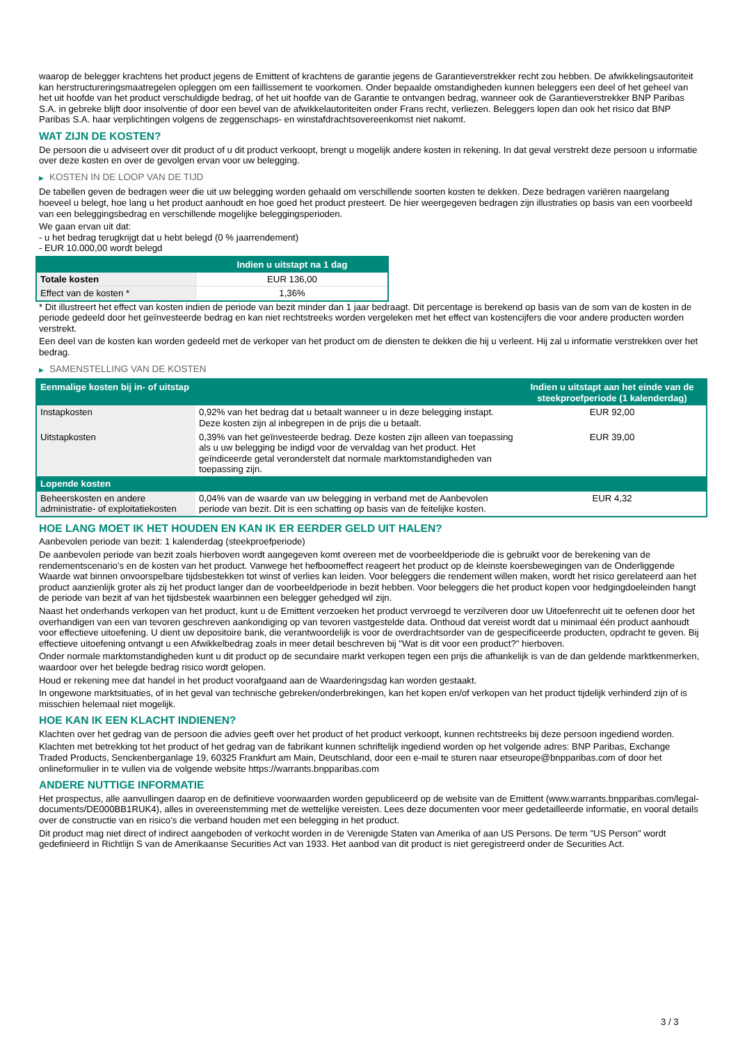waarop de belegger krachtens het product jegens de Emittent of krachtens de garantie jegens de Garantieverstrekker recht zou hebben. De afwikkelingsautoriteit kan herstructureringsmaatregelen opleggen om een faillissement te voorkomen. Onder bepaalde omstandigheden kunnen beleggers een deel of het geheel van het uit hoofde van het product verschuldigde bedrag, of het uit hoofde van de Garantie te ontvangen bedrag, wanneer ook de Garantieverstrekker BNP Paribas S.A. in gebreke blijft door insolventie of door een bevel van de afwikkelautoriteiten onder Frans recht, verliezen. Beleggers lopen dan ook het risico dat BNP Paribas S.A. haar verplichtingen volgens de zeggenschaps- en winstafdrachtsovereenkomst niet nakomt.
WAT ZIJN DE KOSTEN?
De persoon die u adviseert over dit product of u dit product verkoopt, brengt u mogelijk andere kosten in rekening. In dat geval verstrekt deze persoon u informatie over deze kosten en over de gevolgen ervan voor uw belegging.
▶ KOSTEN IN DE LOOP VAN DE TIJD
De tabellen geven de bedragen weer die uit uw belegging worden gehaald om verschillende soorten kosten te dekken. Deze bedragen variëren naargelang hoeveel u belegt, hoe lang u het product aanhoudt en hoe goed het product presteert. De hier weergegeven bedragen zijn illustraties op basis van een voorbeeld van een beleggingsbedrag en verschillende mogelijke beleggingsperioden.
We gaan ervan uit dat:
- u het bedrag terugkrijgt dat u hebt belegd (0 % jaarrendement)
- EUR 10.000,00 wordt belegd
| | Indien u uitstapt na 1 dag |
| --- | --- |
| Totale kosten | EUR 136,00 |
| Effect van de kosten * | 1,36% |
* Dit illustreert het effect van kosten indien de periode van bezit minder dan 1 jaar bedraagt. Dit percentage is berekend op basis van de som van de kosten in de periode gedeeld door het geïnvesteerde bedrag en kan niet rechtstreeks worden vergeleken met het effect van kostencijfers die voor andere producten worden verstrekt.
Een deel van de kosten kan worden gedeeld met de verkoper van het product om de diensten te dekken die hij u verleent. Hij zal u informatie verstrekken over het bedrag.
▶ SAMENSTELLING VAN DE KOSTEN
| Eenmalige kosten bij in- of uitstap | | Indien u uitstapt aan het einde van de steekproefperiode (1 kalenderdag) |
| --- | --- | --- |
| Instapkosten | 0,92% van het bedrag dat u betaalt wanneer u in deze belegging instapt. Deze kosten zijn al inbegrepen in de prijs die u betaalt. | EUR 92,00 |
| Uitstapkosten | 0,39% van het geïnvesteerde bedrag. Deze kosten zijn alleen van toepassing als u uw belegging be indigd voor de vervaldag van het product. Het geïndiceerde getal veronderstelt dat normale marktomstandigheden van toepassing zijn. | EUR 39,00 |
| Lopende kosten | | |
| Beheerskosten en andere administratie- of exploitatiekosten | 0,04% van de waarde van uw belegging in verband met de Aanbevolen periode van bezit. Dit is een schatting op basis van de feitelijke kosten. | EUR 4,32 |
HOE LANG MOET IK HET HOUDEN EN KAN IK ER EERDER GELD UIT HALEN?
Aanbevolen periode van bezit: 1 kalenderdag (steekproefperiode)
De aanbevolen periode van bezit zoals hierboven wordt aangegeven komt overeen met de voorbeeldperiode die is gebruikt voor de berekening van de rendementscenario's en de kosten van het product. Vanwege het hefboomeffect reageert het product op de kleinste koersbewegingen van de Onderliggende Waarde wat binnen onvoorspelbare tijdsbestekken tot winst of verlies kan leiden. Voor beleggers die rendement willen maken, wordt het risico gerelateerd aan het product aanzienlijk groter als zij het product langer dan de voorbeeldperiode in bezit hebben. Voor beleggers die het product kopen voor hedgingdoeleinden hangt de periode van bezit af van het tijdsbestek waarbinnen een belegger gehedged wil zijn.
Naast het onderhands verkopen van het product, kunt u de Emittent verzoeken het product vervroegd te verzilveren door uw Uitoefenrecht uit te oefenen door het overhandigen van een van tevoren geschreven aankondiging op van tevoren vastgestelde data. Onthoud dat vereist wordt dat u minimaal één product aanhoudt voor effectieve uitoefening. U dient uw depositoire bank, die verantwoordelijk is voor de overdrachtsorder van de gespecificeerde producten, opdracht te geven. Bij effectieve uitoefening ontvangt u een Afwikkelbedrag zoals in meer detail beschreven bij "Wat is dit voor een product?" hierboven.
Onder normale marktomstandigheden kunt u dit product op de secundaire markt verkopen tegen een prijs die afhankelijk is van de dan geldende marktkenmerken, waardoor over het belegde bedrag risico wordt gelopen.
Houd er rekening mee dat handel in het product voorafgaand aan de Waarderingsdag kan worden gestaakt.
In ongewone marktsituaties, of in het geval van technische gebreken/onderbrekingen, kan het kopen en/of verkopen van het product tijdelijk verhinderd zijn of is misschien helemaal niet mogelijk.
HOE KAN IK EEN KLACHT INDIENEN?
Klachten over het gedrag van de persoon die advies geeft over het product of het product verkoopt, kunnen rechtstreeks bij deze persoon ingediend worden.
Klachten met betrekking tot het product of het gedrag van de fabrikant kunnen schriftelijk ingediend worden op het volgende adres: BNP Paribas, Exchange Traded Products, Senckenberganlage 19, 60325 Frankfurt am Main, Deutschland, door een e-mail te sturen naar etseurope@bnpparibas.com of door het onlineformulier in te vullen via de volgende website https://warrants.bnpparibas.com
ANDERE NUTTIGE INFORMATIE
Het prospectus, alle aanvullingen daarop en de definitieve voorwaarden worden gepubliceerd op de website van de Emittent (www.warrants.bnpparibas.com/legal-documents/DE000BB1RUK4), alles in overeenstemming met de wettelijke vereisten. Lees deze documenten voor meer gedetailleerde informatie, en vooral details over de constructie van en risico’s die verband houden met een belegging in het product.
Dit product mag niet direct of indirect aangeboden of verkocht worden in de Verenigde Staten van Amerika of aan US Persons. De term "US Person" wordt gedefinieerd in Richtlijn S van de Amerikaanse Securities Act van 1933. Het aanbod van dit product is niet geregistreerd onder de Securities Act.
3 / 3